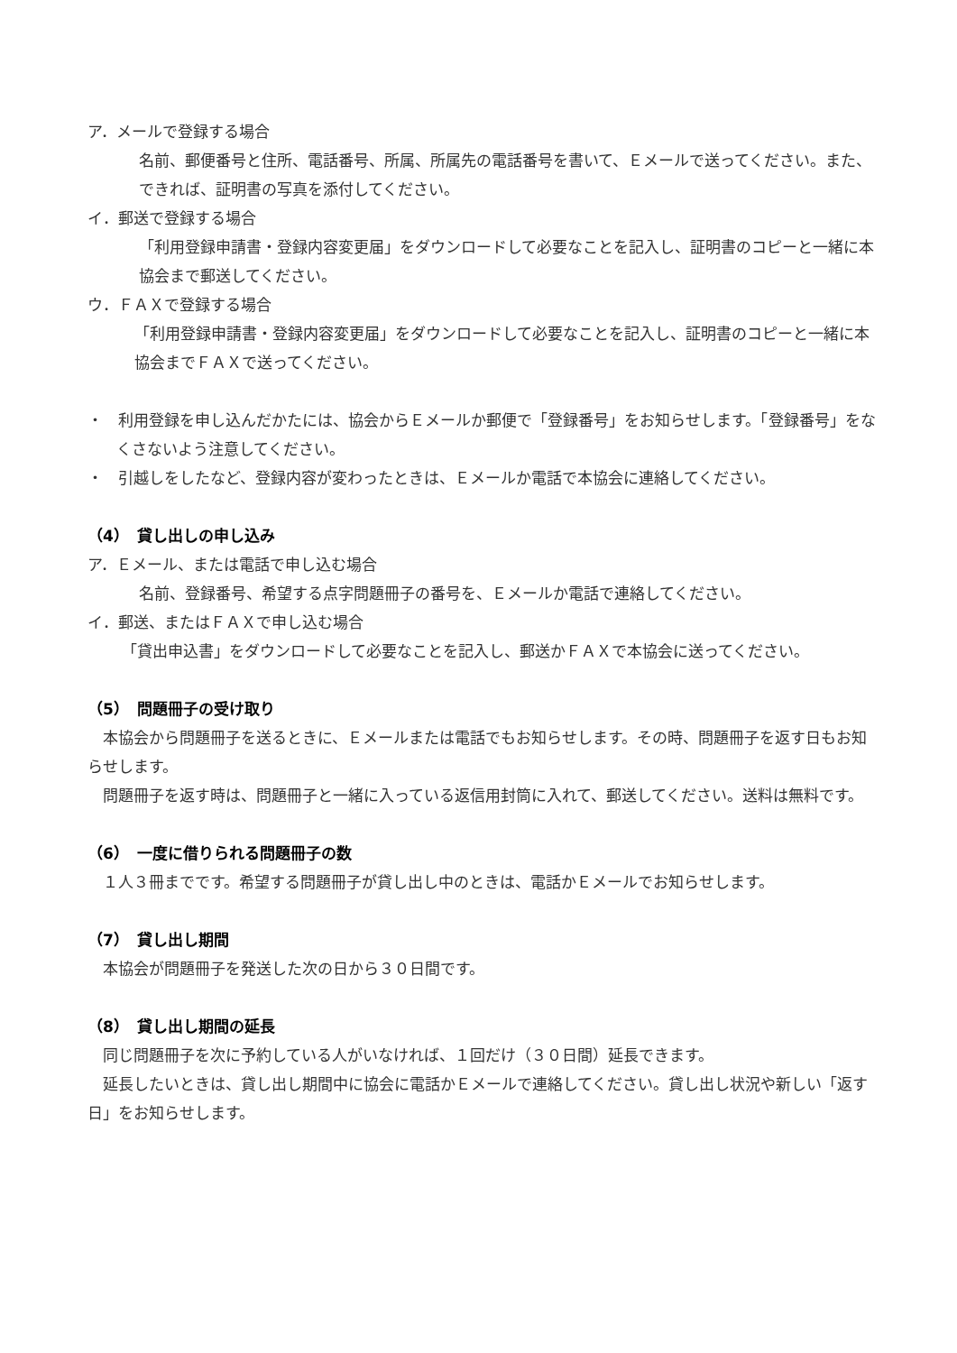ア．メールで登録する場合
名前、郵便番号と住所、電話番号、所属、所属先の電話番号を書いて、Ｅメールで送ってください。また、できれば、証明書の写真を添付してください。
イ．郵送で登録する場合
「利用登録申請書・登録内容変更届」をダウンロードして必要なことを記入し、証明書のコピーと一緒に本協会まで郵送してください。
ウ．ＦＡＸで登録する場合
「利用登録申請書・登録内容変更届」をダウンロードして必要なことを記入し、証明書のコピーと一緒に本協会までＦＡＸで送ってください。
・　利用登録を申し込んだかたには、協会からＥメールか郵便で「登録番号」をお知らせします。「登録番号」をなくさないよう注意してください。
・　引越しをしたなど、登録内容が変わったときは、Ｅメールか電話で本協会に連絡してください。
（4）　貸し出しの申し込み
ア．Ｅメール、または電話で申し込む場合
名前、登録番号、希望する点字問題冊子の番号を、Ｅメールか電話で連絡してください。
イ．郵送、またはＦＡＸで申し込む場合
「貸出申込書」をダウンロードして必要なことを記入し、郵送かＦＡＸで本協会に送ってください。
（5）　問題冊子の受け取り
本協会から問題冊子を送るときに、Ｅメールまたは電話でもお知らせします。その時、問題冊子を返す日もお知らせします。
問題冊子を返す時は、問題冊子と一緒に入っている返信用封筒に入れて、郵送してください。送料は無料です。
（6）　一度に借りられる問題冊子の数
１人３冊までです。希望する問題冊子が貸し出し中のときは、電話かＥメールでお知らせします。
（7）　貸し出し期間
本協会が問題冊子を発送した次の日から３０日間です。
（8）　貸し出し期間の延長
同じ問題冊子を次に予約している人がいなければ、１回だけ（３０日間）延長できます。
延長したいときは、貸し出し期間中に協会に電話かＥメールで連絡してください。貸し出し状況や新しい「返す日」をお知らせします。